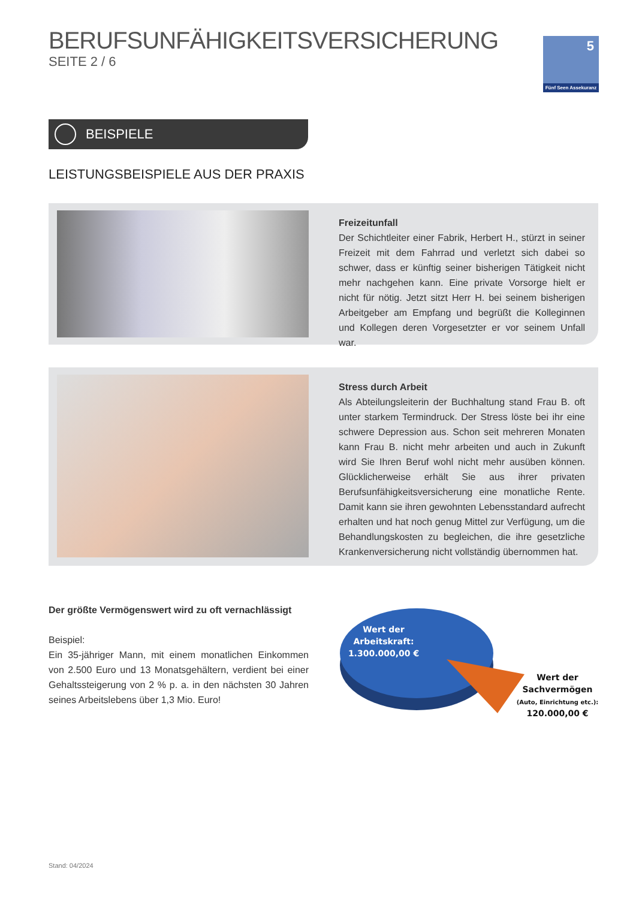BERUFSUNFÄHIGKEITSVERSICHERUNG
SEITE 2 / 6
5
Fünf Seen Assekuranz
BEISPIELE
LEISTUNGSBEISPIELE AUS DER PRAXIS
Freizeitunfall
Der Schichtleiter einer Fabrik, Herbert H., stürzt in seiner Freizeit mit dem Fahrrad und verletzt sich dabei so schwer, dass er künftig seiner bisherigen Tätigkeit nicht mehr nachgehen kann. Eine private Vorsorge hielt er nicht für nötig. Jetzt sitzt Herr H. bei seinem bisherigen Arbeitgeber am Empfang und begrüßt die Kolleginnen und Kollegen deren Vorgesetzter er vor seinem Unfall war.
Stress durch Arbeit
Als Abteilungsleiterin der Buchhaltung stand Frau B. oft unter starkem Termindruck. Der Stress löste bei ihr eine schwere Depression aus. Schon seit mehreren Monaten kann Frau B. nicht mehr arbeiten und auch in Zukunft wird Sie Ihren Beruf wohl nicht mehr ausüben können. Glücklicherweise erhält Sie aus ihrer privaten Berufsunfähigkeitsversicherung eine monatliche Rente. Damit kann sie ihren gewohnten Lebensstandard aufrecht erhalten und hat noch genug Mittel zur Verfügung, um die Behandlungskosten zu begleichen, die ihre gesetzliche Krankenversicherung nicht vollständig übernommen hat.
Der größte Vermögenswert wird zu oft vernachlässigt
Beispiel:
Ein 35-jähriger Mann, mit einem monatlichen Einkommen von 2.500 Euro und 13 Monatsgehältern, verdient bei einer Gehaltssteigerung von 2 % p. a. in den nächsten 30 Jahren seines Arbeitslebens über 1,3 Mio. Euro!
Wert der
Arbeitskraft:
1.300.000,00 €
Wert der
Sachvermögen
(Auto, Einrichtung etc.):
120.000,00 €
Stand: 04/2024